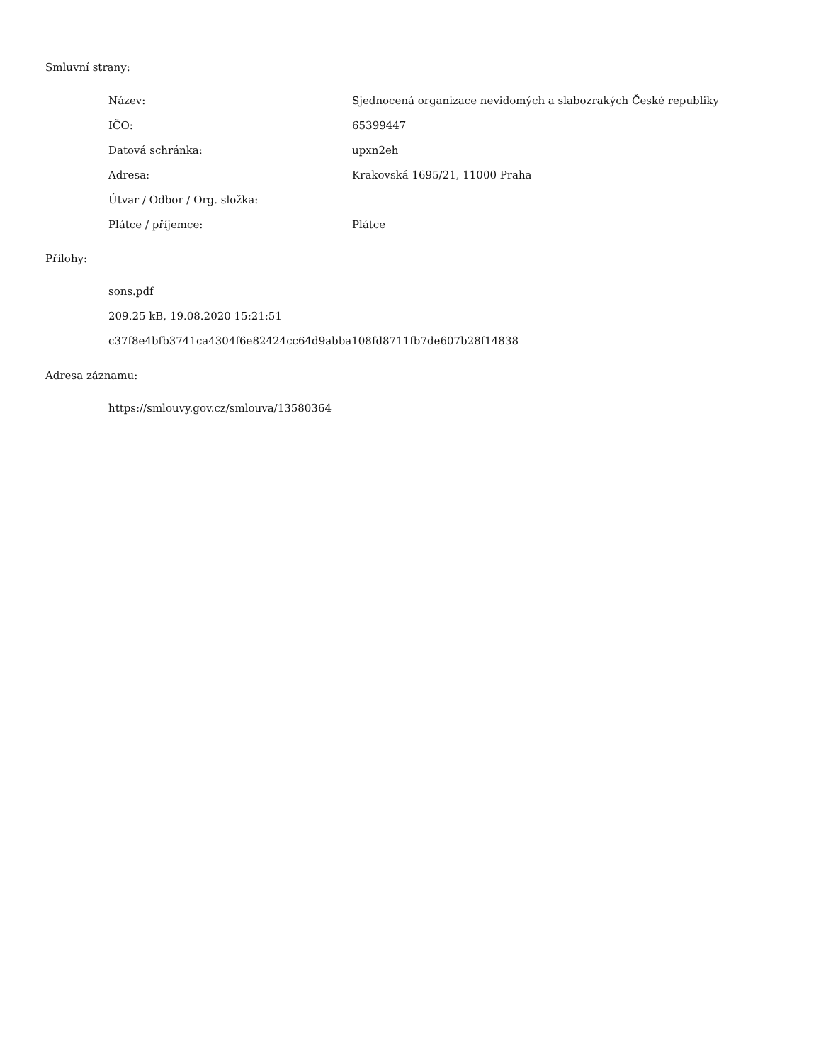Smluvní strany:
| Název: | Sjednocená organizace nevidomých a slabozrakých České republiky |
| IČO: | 65399447 |
| Datová schránka: | upxn2eh |
| Adresa: | Krakovská 1695/21, 11000 Praha |
| Útvar / Odbor / Org. složka: | |
| Plátce / příjemce: | Plátce |
Přílohy:
sons.pdf
209.25 kB, 19.08.2020 15:21:51
c37f8e4bfb3741ca4304f6e82424cc64d9abba108fd8711fb7de607b28f14838
Adresa záznamu:
https://smlouvy.gov.cz/smlouva/13580364